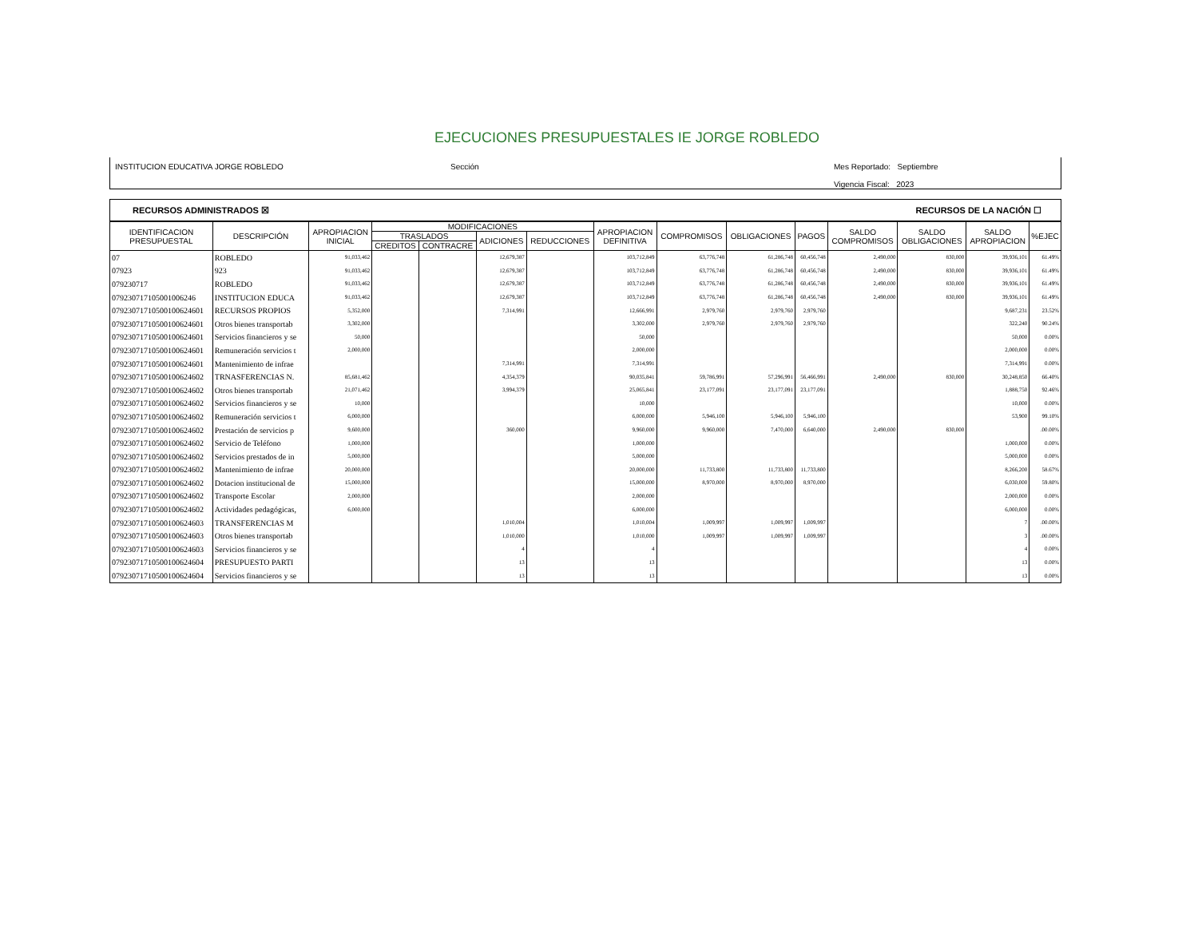EJECUCIONES PRESUPUESTALES IE JORGE ROBLEDO
INSTITUCION EDUCATIVA JORGE ROBLEDO Sección Mes Reportado: Septiembre
Vigencia Fiscal: 2023
RECURSOS ADMINISTRADOS ☒ RECURSOS DE LA NACIÓN ☐
| IDENTIFICACION PRESUPUESTAL | DESCRIPCIÓN | APROPIACION INICIAL | MODIFICACIONES | | | | APROPIACION DEFINITIVA | COMPROMISOS | OBLIGACIONES | PAGOS | SALDO COMPROMISOS | SALDO OBLIGACIONES | SALDO APROPIACION | %EJEC |
| --- | --- | --- | --- | --- | --- | --- | --- | --- | --- | --- | --- | --- | --- | --- |
| | | | TRASLADOS | | ADICIONES | REDUCCIONES | | | | | | | | |
| | | | CREDITOS | CONTRACRE | | | | | | | | | | |
| 07 | ROBLEDO | 91,033,462 | | | 12,679,387 | | 103,712,849 | 63,776,748 | 61,286,748 | 60,456,748 | 2,490,000 | 830,000 | 39,936,101 | 61.49% |
| 07923 | 923 | 91,033,462 | | | 12,679,387 | | 103,712,849 | 63,776,748 | 61,286,748 | 60,456,748 | 2,490,000 | 830,000 | 39,936,101 | 61.49% |
| 079230717 | ROBLEDO | 91,033,462 | | | 12,679,387 | | 103,712,849 | 63,776,748 | 61,286,748 | 60,456,748 | 2,490,000 | 830,000 | 39,936,101 | 61.49% |
| 07923071710500100624​6 | INSTITUCION EDUCA | 91,033,462 | | | 12,679,387 | | 103,712,849 | 63,776,748 | 61,286,748 | 60,456,748 | 2,490,000 | 830,000 | 39,936,101 | 61.49% |
| 0792307171050010062460​1 | RECURSOS PROPIOS | 5,352,000 | | | 7,314,991 | | 12,666,991 | 2,979,760 | 2,979,760 | 2,979,760 | | | 9,687,231 | 23.52% |
| 07923071710500100624601 | Otros bienes transportab | 3,302,000 | | | | | 3,302,000 | 2,979,760 | 2,979,760 | 2,979,760 | | | 322,240 | 90.24% |
| 07923071710500100624601 | Servicios financieros y se | 50,000 | | | | | 50,000 | | | | | | 50,000 | 0.00% |
| 07923071710500100624601 | Remuneración servicios t | 2,000,000 | | | | | 2,000,000 | | | | | | 2,000,000 | 0.00% |
| 07923071710500100624601 | Mantenimiento de infrae | | | | 7,314,991 | | 7,314,991 | | | | | | 7,314,991 | 0.00% |
| 07923071710500100624602 | TRNASFERENCIAS N. | 85,681,462 | | | 4,354,379 | | 90,035,841 | 59,786,991 | 57,296,991 | 56,466,991 | 2,490,000 | 830,000 | 30,248,850 | 66.40% |
| 07923071710500100624602 | Otros bienes transportab | 21,071,462 | | | 3,994,379 | | 25,065,841 | 23,177,091 | 23,177,091 | 23,177,091 | | | 1,888,750 | 92.46% |
| 07923071710500100624602 | Servicios financieros y se | 10,000 | | | | | 10,000 | | | | | | 10,000 | 0.00% |
| 07923071710500100624602 | Remuneración servicios t | 6,000,000 | | | | | 6,000,000 | 5,946,100 | 5,946,100 | 5,946,100 | | | 53,900 | 99.10% |
| 07923071710500100624602 | Prestación de servicios p | 9,600,000 | | | 360,000 | | 9,960,000 | 9,960,000 | 7,470,000 | 6,640,000 | 2,490,000 | 830,000 | | .00.00% |
| 07923071710500100624602 | Servicio de Teléfono | 1,000,000 | | | | | 1,000,000 | | | | | | 1,000,000 | 0.00% |
| 07923071710500100624602 | Servicios prestados de in | 5,000,000 | | | | | 5,000,000 | | | | | | 5,000,000 | 0.00% |
| 07923071710500100624602 | Mantenimiento de infrae | 20,000,000 | | | | | 20,000,000 | 11,733,800 | 11,733,800 | 11,733,800 | | | 8,266,200 | 58.67% |
| 07923071710500100624602 | Dotacion institucional de | 15,000,000 | | | | | 15,000,000 | 8,970,000 | 8,970,000 | 8,970,000 | | | 6,030,000 | 59.80% |
| 07923071710500100624602 | Transporte Escolar | 2,000,000 | | | | | 2,000,000 | | | | | | 2,000,000 | 0.00% |
| 07923071710500100624602 | Actividades pedagógicas, | 6,000,000 | | | | | 6,000,000 | | | | | | 6,000,000 | 0.00% |
| 07923071710500100624603 | TRANSFERENCIAS M | | | | 1,010,004 | | 1,010,004 | 1,009,997 | 1,009,997 | 1,009,997 | | | 7 | .00.00% |
| 07923071710500100624603 | Otros bienes transportab | | | | 1,010,000 | | 1,010,000 | 1,009,997 | 1,009,997 | 1,009,997 | | | 3 | .00.00% |
| 07923071710500100624603 | Servicios financieros y se | | | | 4 | | 4 | | | | | | 4 | 0.00% |
| 07923071710500100624604 | PRESUPUESTO PARTI | | | | 13 | | 13 | | | | | | 13 | 0.00% |
| 07923071710500100624604 | Servicios financieros y se | | | | 13 | | 13 | | | | | | 13 | 0.00% |